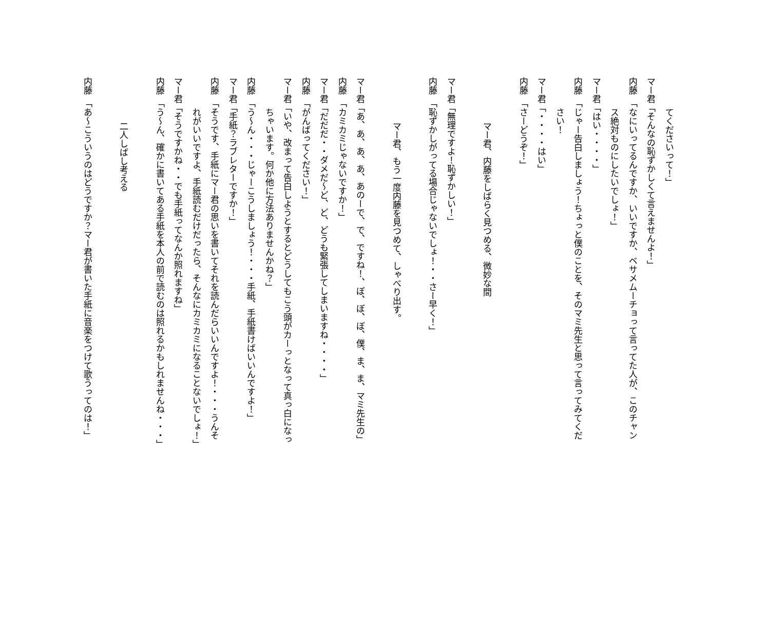てくださいって！」
マー君「そんなの恥ずかしくて言えませんよ！」
内藤　「なにいってるんですか、いいですか、ベサメムーチョって言ってた人が、このチャン
ス絶対ものにしたいでしょ！」
マー君「はい・・・・」
内藤　「じゃー告白しましょう！ちょっと僕のことを、そのマミ先生と思って言ってみてくだ
さい！
マー君「・・・・はい」
内藤　「さーどうぞ！」
マー君、内藤をしばらく見つめる、微妙な間
マー君「無理ですよ！恥ずかしい！」
内藤　「恥ずかしがってる場合じゃないでしょ！・・さー早く！」
マー君、もう一度内藤を見つめて、しゃべり出す。
マー君「あ、あ、あ、あ、あのーで、で、ですね！、ぼ、ぼ、ぼ、僕、ま、ま、マミ先生の」
内藤　「カミカミじゃないですか！」
マー君「だだだ・・ダメだ～ど、ど、どうも緊張してしまいますね・・・・」
内藤　「がんばってください！」
マー君「いや、改まって告白しようとするとどうしてもこう頭がカーっとなって真っ白になっ
ちゃいます。何か他に方法ありませんかね？」
内藤　「う～ん・・・じゃーこうしましょう！・・・手紙、手紙書けばいいんですよ！」
マー君「手紙？ラブレターですか！」
内藤　「そうです、手紙にマー君の思いを書いてそれを読んだらいいんですよ！・・・うんそ
れがいいですよ、手紙読むだけだったら、そんなにカミカミになることないでしょ！」
マー君「そうですかね・・でも手紙ってなんか照れますね」
内藤　「う～ん、確かに書いてある手紙を本人の前で読むのは照れるかもしれませんね・・・」
二人しばし考える
内藤　「あ～こういうのはどうですか？マー君が書いた手紙に音楽をつけて歌うってのは！」